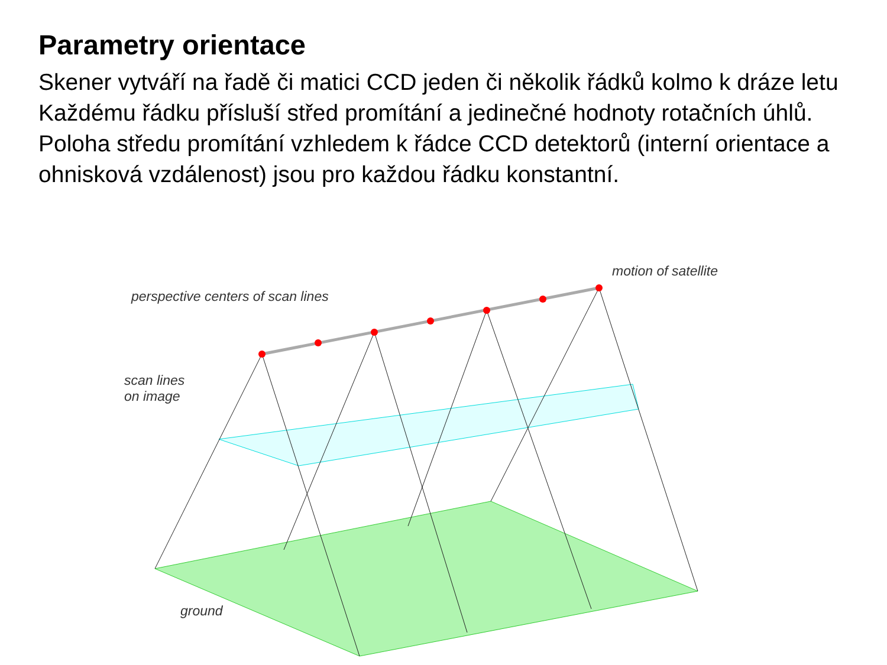Parametry orientace
Skener vytváří na řadě či matici CCD jeden či několik řádků kolmo k dráze letu
Každému řádku přísluší střed promítání a jedinečné hodnoty rotačních úhlů.
Poloha středu promítání vzhledem k řádce CCD detektorů (interní orientace a ohnisková vzdálenost) jsou pro každou řádku konstantní.
motion of satellite
perspective centers of scan lines
scan lines
on image
ground